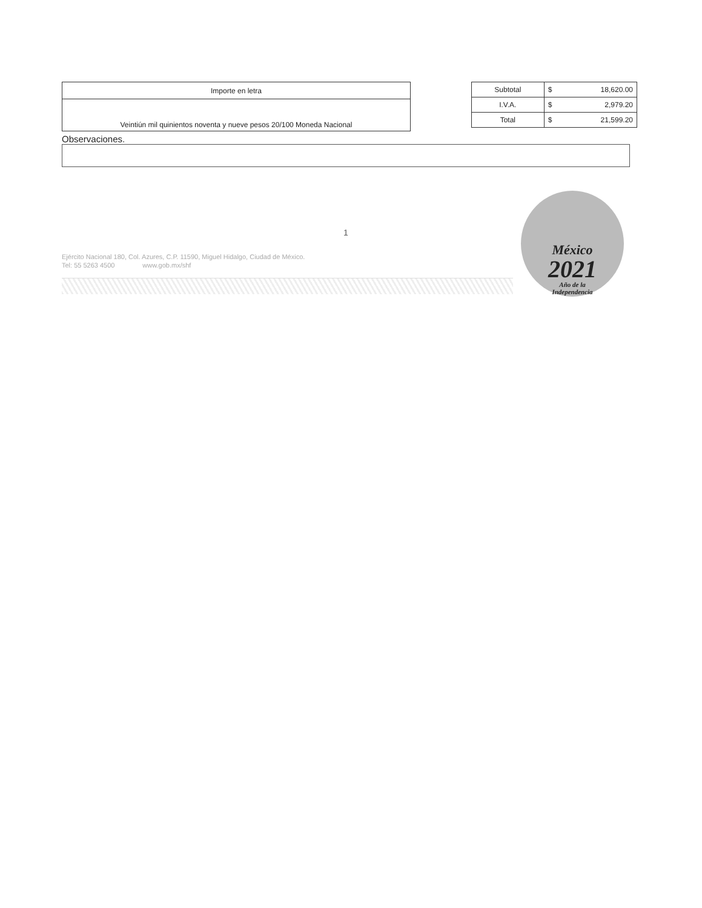| Importe en letra |
| Veintiún mil quinientos noventa y nueve pesos 20/100 Moneda Nacional |
| Subtotal | $ 18,620.00 |
| I.V.A. | $ 2,979.20 |
| Total | $ 21,599.20 |
Observaciones.
1
Ejército Nacional 180, Col. Azures, C.P. 11590, Miguel Hidalgo, Ciudad de México.
Tel: 55 5263 4500 www.gob.mx/shf
México
2021
Año de la
Independencia